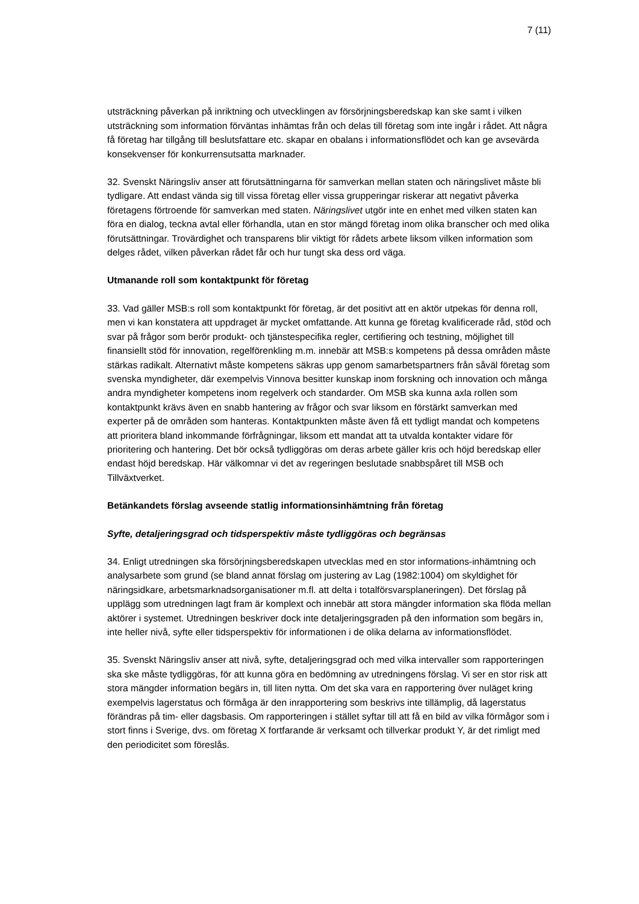7 (11)
utsträckning påverkan på inriktning och utvecklingen av försörjningsberedskap kan ske samt i vilken utsträckning som information förväntas inhämtas från och delas till företag som inte ingår i rådet. Att några få företag har tillgång till beslutsfattare etc. skapar en obalans i informationsflödet och kan ge avsevärda konsekvenser för konkurrensutsatta marknader.
32. Svenskt Näringsliv anser att förutsättningarna för samverkan mellan staten och näringslivet måste bli tydligare. Att endast vända sig till vissa företag eller vissa grupperingar riskerar att negativt påverka företagens förtroende för samverkan med staten. Näringslivet utgör inte en enhet med vilken staten kan föra en dialog, teckna avtal eller förhandla, utan en stor mängd företag inom olika branscher och med olika förutsättningar. Trovärdighet och transparens blir viktigt för rådets arbete liksom vilken information som delges rådet, vilken påverkan rådet får och hur tungt ska dess ord väga.
Utmanande roll som kontaktpunkt för företag
33. Vad gäller MSB:s roll som kontaktpunkt för företag, är det positivt att en aktör utpekas för denna roll, men vi kan konstatera att uppdraget är mycket omfattande. Att kunna ge företag kvalificerade råd, stöd och svar på frågor som berör produkt- och tjänstespecifika regler, certifiering och testning, möjlighet till finansiellt stöd för innovation, regelförenkling m.m. innebär att MSB:s kompetens på dessa områden måste stärkas radikalt. Alternativt måste kompetens säkras upp genom samarbetspartners från såväl företag som svenska myndigheter, där exempelvis Vinnova besitter kunskap inom forskning och innovation och många andra myndigheter kompetens inom regelverk och standarder. Om MSB ska kunna axla rollen som kontaktpunkt krävs även en snabb hantering av frågor och svar liksom en förstärkt samverkan med experter på de områden som hanteras. Kontaktpunkten måste även få ett tydligt mandat och kompetens att prioritera bland inkommande förfrågningar, liksom ett mandat att ta utvalda kontakter vidare för prioritering och hantering. Det bör också tydliggöras om deras arbete gäller kris och höjd beredskap eller endast höjd beredskap. Här välkomnar vi det av regeringen beslutade snabbspåret till MSB och Tillväxtverket.
Betänkandets förslag avseende statlig informationsinhämtning från företag
Syfte, detaljeringsgrad och tidsperspektiv måste tydliggöras och begränsas
34. Enligt utredningen ska försörjningsberedskapen utvecklas med en stor informations-inhämtning och analysarbete som grund (se bland annat förslag om justering av Lag (1982:1004) om skyldighet för näringsidkare, arbetsmarknadsorganisationer m.fl. att delta i totalförsvarsplaneringen). Det förslag på upplägg som utredningen lagt fram är komplext och innebär att stora mängder information ska flöda mellan aktörer i systemet. Utredningen beskriver dock inte detaljeringsgraden på den information som begärs in, inte heller nivå, syfte eller tidsperspektiv för informationen i de olika delarna av informationsflödet.
35. Svenskt Näringsliv anser att nivå, syfte, detaljeringsgrad och med vilka intervaller som rapporteringen ska ske måste tydliggöras, för att kunna göra en bedömning av utredningens förslag. Vi ser en stor risk att stora mängder information begärs in, till liten nytta. Om det ska vara en rapportering över nuläget kring exempelvis lagerstatus och förmåga är den inrapportering som beskrivs inte tillämplig, då lagerstatus förändras på tim- eller dagsbasis. Om rapporteringen i stället syftar till att få en bild av vilka förmågor som i stort finns i Sverige, dvs. om företag X fortfarande är verksamt och tillverkar produkt Y, är det rimligt med den periodicitet som föreslås.